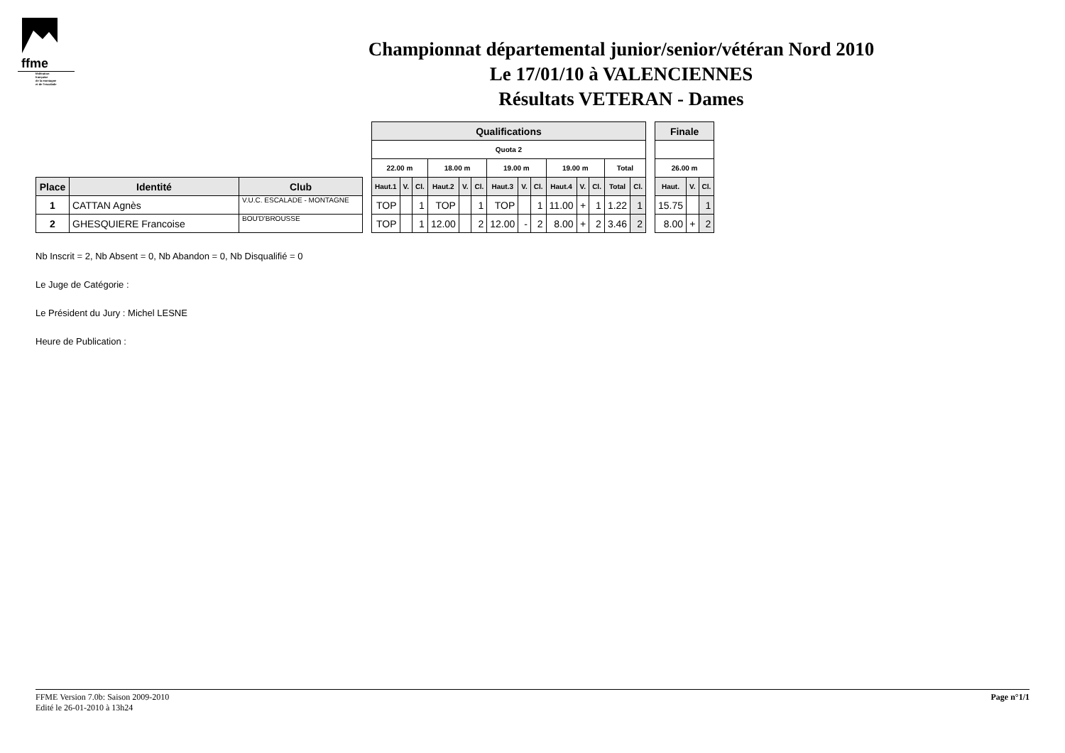ffme
fédération
française
de la montagne
et de l'escalade
Championnat départemental junior/senior/vétéran Nord 2010
Le 17/01/10 à VALENCIENNES
Résultats VETERAN - Dames
| Place | Identité | Club |
| --- | --- | --- |
| 1 | CATTAN Agnès | V.U.C. ESCALADE - MONTAGNE |
| 2 | GHESQUIERE Francoise | BOU'D'BROUSSE |
| Qualifications | | | | | | | | | | | | | |
| --- | --- | --- | --- | --- | --- | --- | --- | --- | --- | --- | --- | --- | --- |
| Quota 2 | | | | | | | | | | | | | |
| 22.00 m | | | 18.00 m | | | 19.00 m | | | 19.00 m | | | Total | |
| Haut.1 | V. | Cl. | Haut.2 | V. | Cl. | Haut.3 | V. | Cl. | Haut.4 | V. | Cl. | Total | Cl. |
| TOP | | 1 | TOP | | 1 | TOP | | 1 | 11.00 | + | 1 | 1.22 | 1 |
| TOP | | 1 | 12.00 | | 2 | 12.00 | - | 2 | 8.00 | + | 2 | 3.46 | 2 |
| Finale | | |
| --- | --- | --- |
| 26.00 m | | |
| Haut. | V. | Cl. |
| 15.75 | | 1 |
| 8.00 | + | 2 |
Nb Inscrit = 2, Nb Absent = 0, Nb Abandon = 0, Nb Disqualifié = 0
Le Juge de Catégorie :
Le Président du Jury : Michel LESNE
Heure de Publication :
FFME Version 7.0b: Saison 2009-2010
Edité le 26-01-2010 à 13h24
Page n°1/1